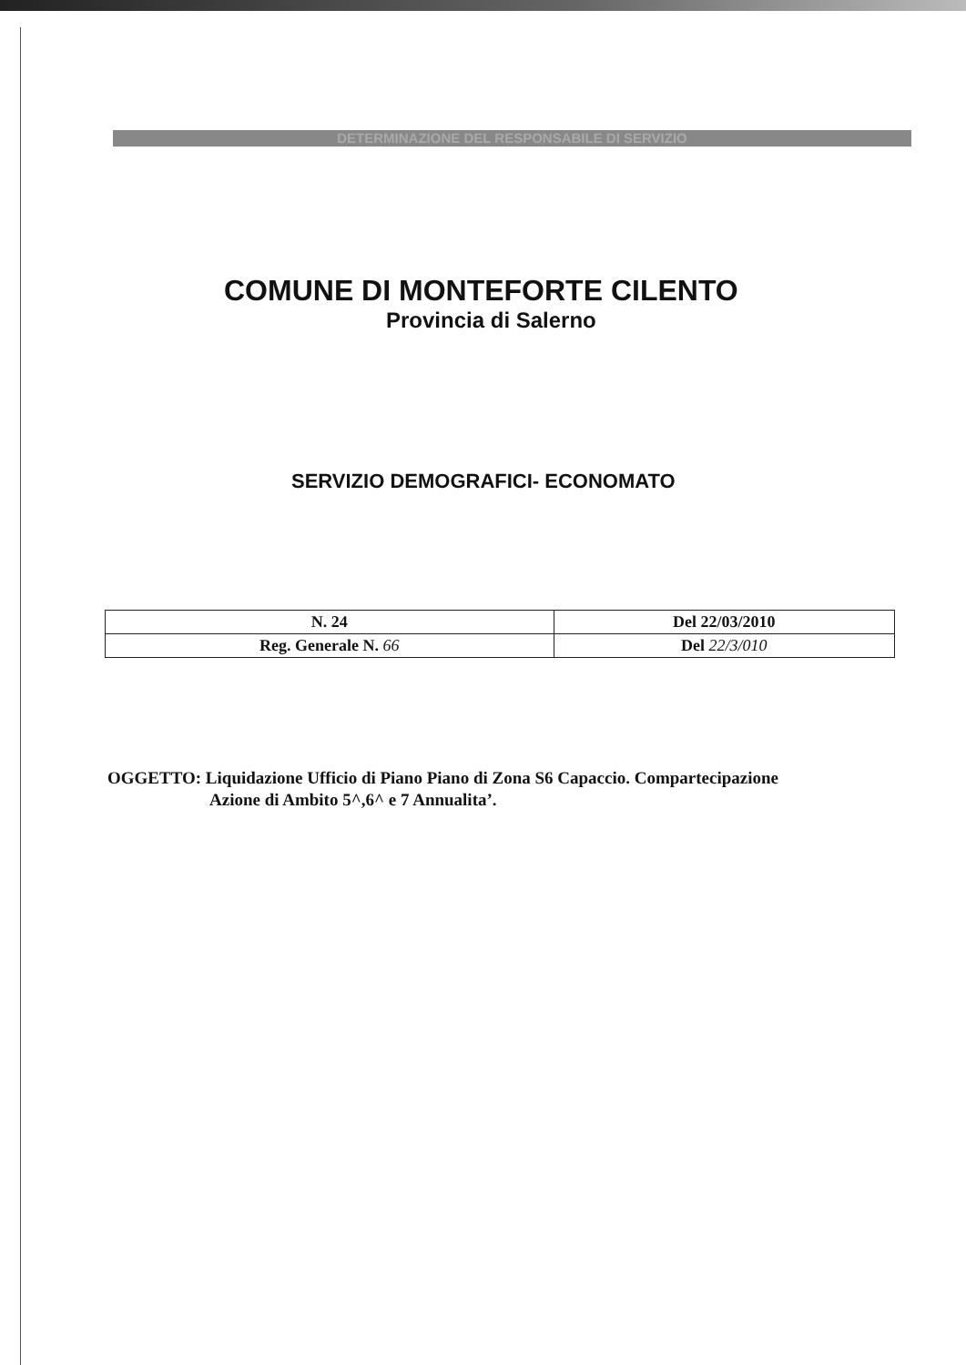DETERMINAZIONE DEL RESPONSABILE DI SERVIZIO
COMUNE DI MONTEFORTE CILENTO
Provincia di Salerno
SERVIZIO DEMOGRAFICI- ECONOMATO
| N. 24 | Del 22/03/2010 |
| Reg. Generale N. 66 | Del 22/3/010 |
OGGETTO: Liquidazione Ufficio di Piano Piano di Zona S6 Capaccio. Compartecipazione
Azione di Ambito 5^,6^ e 7 Annualita’.